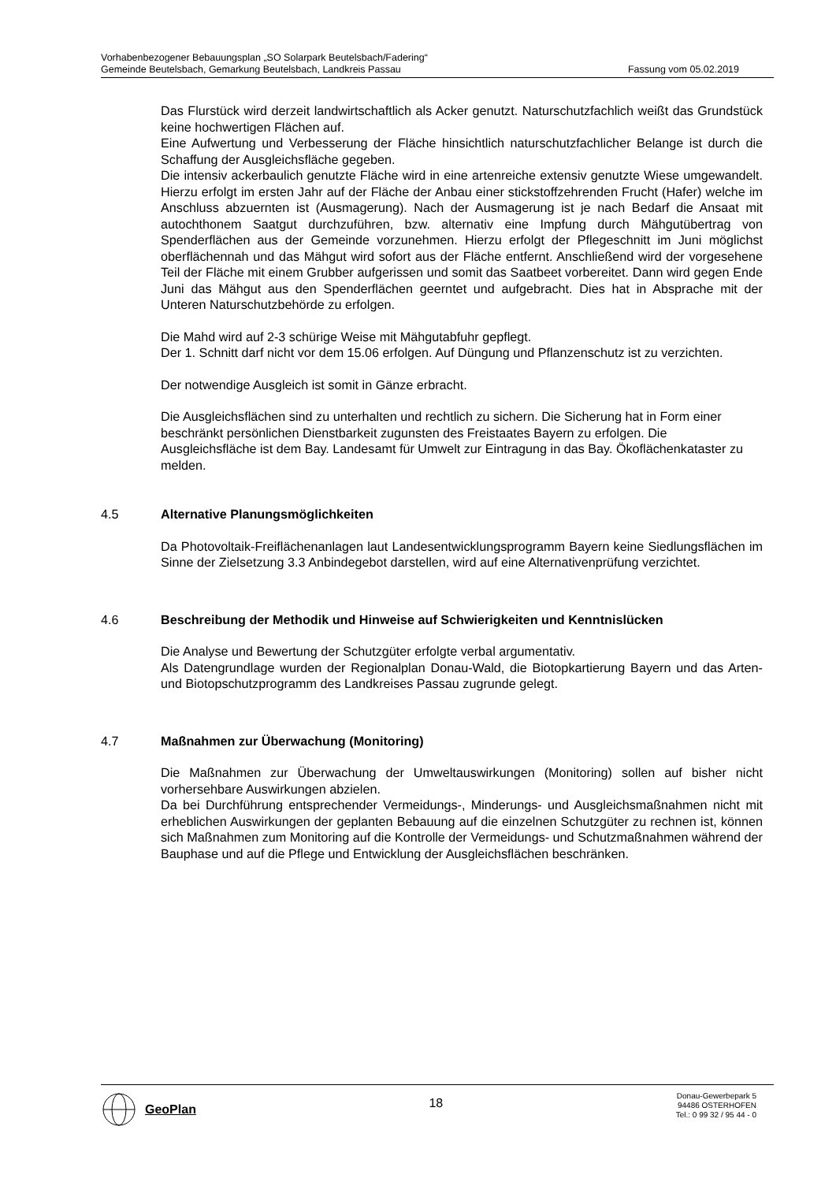Vorhabenbezogener Bebauungsplan „SO Solarpark Beutelsbach/Fadering“
Gemeinde Beutelsbach, Gemarkung Beutelsbach, Landkreis Passau Fassung vom 05.02.2019
Das Flurstück wird derzeit landwirtschaftlich als Acker genutzt. Naturschutzfachlich weißt das Grundstück keine hochwertigen Flächen auf.
Eine Aufwertung und Verbesserung der Fläche hinsichtlich naturschutzfachlicher Belange ist durch die Schaffung der Ausgleichsfläche gegeben.
Die intensiv ackerbaulich genutzte Fläche wird in eine artenreiche extensiv genutzte Wiese umgewandelt. Hierzu erfolgt im ersten Jahr auf der Fläche der Anbau einer stickstoffzehrenden Frucht (Hafer) welche im Anschluss abzuernten ist (Ausmagerung). Nach der Ausmagerung ist je nach Bedarf die Ansaat mit autochthonem Saatgut durchzuführen, bzw. alternativ eine Impfung durch Mähgutübertrag von Spenderflächen aus der Gemeinde vorzunehmen. Hierzu erfolgt der Pflegeschnitt im Juni möglichst oberflächennah und das Mähgut wird sofort aus der Fläche entfernt. Anschließend wird der vorgesehene Teil der Fläche mit einem Grubber aufgerissen und somit das Saatbeet vorbereitet. Dann wird gegen Ende Juni das Mähgut aus den Spenderflächen geerntet und aufgebracht. Dies hat in Absprache mit der Unteren Naturschutzbehörde zu erfolgen.
Die Mahd wird auf 2-3 schürige Weise mit Mähgutabfuhr gepflegt.
Der 1. Schnitt darf nicht vor dem 15.06 erfolgen. Auf Düngung und Pflanzenschutz ist zu verzichten.
Der notwendige Ausgleich ist somit in Gänze erbracht.
Die Ausgleichsflächen sind zu unterhalten und rechtlich zu sichern. Die Sicherung hat in Form einer beschränkt persönlichen Dienstbarkeit zugunsten des Freistaates Bayern zu erfolgen. Die Ausgleichsfläche ist dem Bay. Landesamt für Umwelt zur Eintragung in das Bay. Ökoflächenkataster zu melden.
4.5 Alternative Planungsmöglichkeiten
Da Photovoltaik-Freiflächenanlagen laut Landesentwicklungsprogramm Bayern keine Siedlungsflächen im Sinne der Zielsetzung 3.3 Anbindegebot darstellen, wird auf eine Alternativenprüfung verzichtet.
4.6 Beschreibung der Methodik und Hinweise auf Schwierigkeiten und Kenntnislücken
Die Analyse und Bewertung der Schutzgüter erfolgte verbal argumentativ.
Als Datengrundlage wurden der Regionalplan Donau-Wald, die Biotopkartierung Bayern und das Arten- und Biotopschutzprogramm des Landkreises Passau zugrunde gelegt.
4.7 Maßnahmen zur Überwachung (Monitoring)
Die Maßnahmen zur Überwachung der Umweltauswirkungen (Monitoring) sollen auf bisher nicht vorhersehbare Auswirkungen abzielen.
Da bei Durchführung entsprechender Vermeidungs-, Minderungs- und Ausgleichsmaßnahmen nicht mit erheblichen Auswirkungen der geplanten Bebauung auf die einzelnen Schutzgüter zu rechnen ist, können sich Maßnahmen zum Monitoring auf die Kontrolle der Vermeidungs- und Schutzmaßnahmen während der Bauphase und auf die Pflege und Entwicklung der Ausgleichsflächen beschränken.
GeoPlan
18
Donau-Gewerbepark 5
94486 OSTERHOFEN
Tel.: 0 99 32 / 95 44 - 0